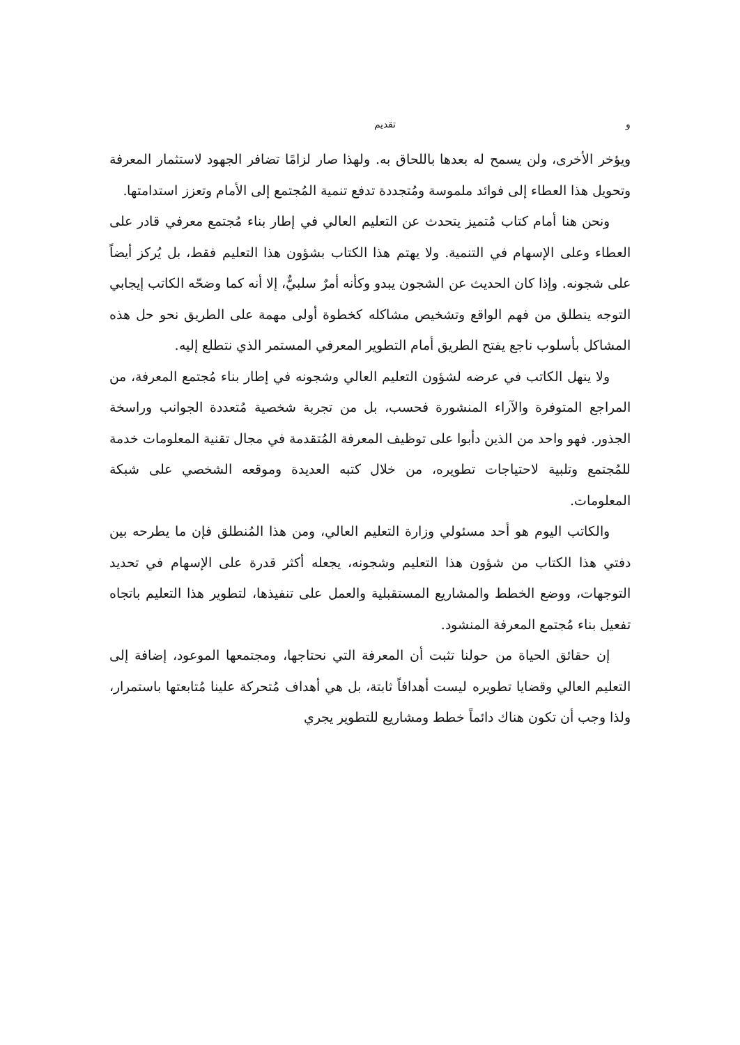و تقديم
ويؤخر الأخرى، ولن يسمح له بعدها باللحاق به. ولهذا صار لزامًا تضافر الجهود لاستثمار المعرفة وتحويل هذا العطاء إلى فوائد ملموسة ومُتجددة تدفع تنمية المُجتمع إلى الأمام وتعزز استدامتها.
ونحن هنا أمام كتاب مُتميز يتحدث عن التعليم العالي في إطار بناء مُجتمع معرفي قادر على العطاء وعلى الإسهام في التنمية. ولا يهتم هذا الكتاب بشؤون هذا التعليم فقط، بل يُركز أيضاً على شجونه. وإذا كان الحديث عن الشجون يبدو وكأنه أمرٌ سلبيٌّ، إلا أنه كما وضحّه الكاتب إيجابي التوجه ينطلق من فهم الواقع وتشخيص مشاكله كخطوة أولى مهمة على الطريق نحو حل هذه المشاكل بأسلوب ناجع يفتح الطريق أمام التطوير المعرفي المستمر الذي نتطلع إليه.
ولا ينهل الكاتب في عرضه لشؤون التعليم العالي وشجونه في إطار بناء مُجتمع المعرفة، من المراجع المتوفرة والآراء المنشورة فحسب، بل من تجربة شخصية مُتعددة الجوانب وراسخة الجذور. فهو واحد من الذين دأبوا على توظيف المعرفة المُتقدمة في مجال تقنية المعلومات خدمة للمُجتمع وتلبية لاحتياجات تطويره، من خلال كتبه العديدة وموقعه الشخصي على شبكة المعلومات.
والكاتب اليوم هو أحد مسئولي وزارة التعليم العالي، ومن هذا المُنطلق فإن ما يطرحه بين دفتي هذا الكتاب من شؤون هذا التعليم وشجونه، يجعله أكثر قدرة على الإسهام في تحديد التوجهات، ووضع الخطط والمشاريع المستقبلية والعمل على تنفيذها، لتطوير هذا التعليم باتجاه تفعيل بناء مُجتمع المعرفة المنشود.
إن حقائق الحياة من حولنا تثبت أن المعرفة التي نحتاجها، ومجتمعها الموعود، إضافة إلى التعليم العالي وقضايا تطويره ليست أهدافاً ثابتة، بل هي أهداف مُتحركة علينا مُتابعتها باستمرار، ولذا وجب أن تكون هناك دائماً خطط ومشاريع للتطوير يجري